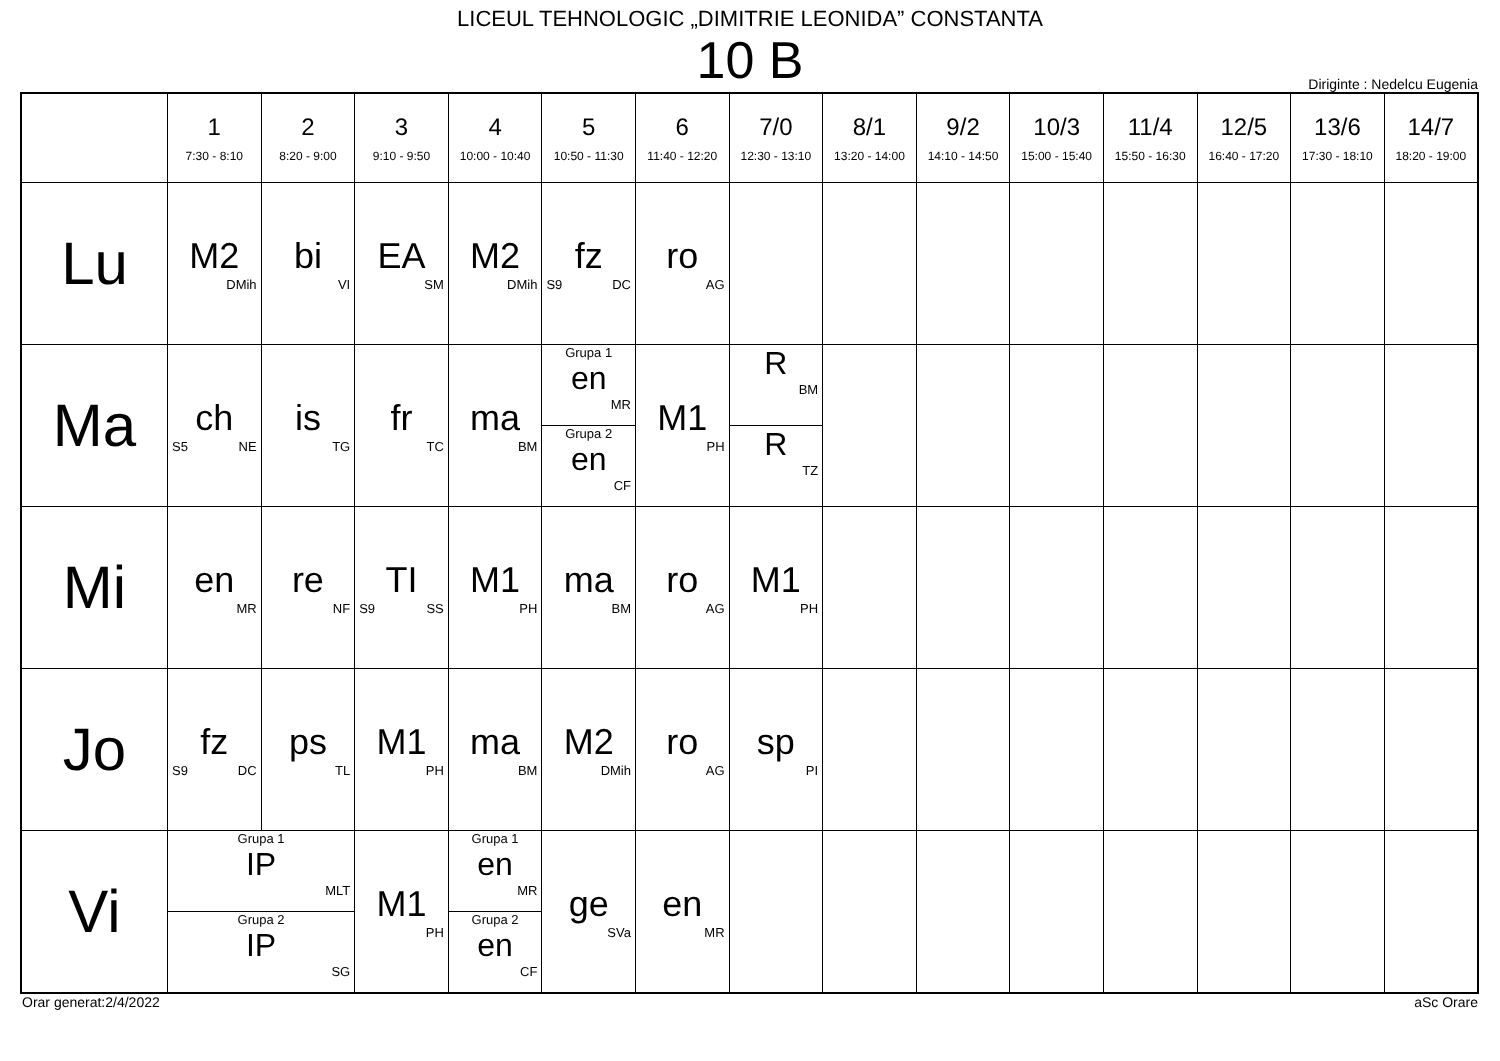LICEUL TEHNOLOGIC „DIMITRIE LEONIDA” CONSTANTA
10 B
Diriginte : Nedelcu Eugenia
| | 1 7:30 - 8:10 | 2 8:20 - 9:00 | 3 9:10 - 9:50 | 4 10:00 - 10:40 | 5 10:50 - 11:30 | 6 11:40 - 12:20 | 7/0 12:30 - 13:10 | 8/1 13:20 - 14:00 | 9/2 14:10 - 14:50 | 10/3 15:00 - 15:40 | 11/4 15:50 - 16:30 | 12/5 16:40 - 17:20 | 13/6 17:30 - 18:10 | 14/7 18:20 - 19:00 |
| --- | --- | --- | --- | --- | --- | --- | --- | --- | --- | --- | --- | --- | --- | --- |
| Lu | M2 DMih | bi VI | EA SM | M2 DMih | fz S9 DC | ro AG | | | | | | | | |
| Ma | ch S5 NE | is TG | fr TC | ma BM | Grupa 1 en MR Grupa 2 en CF | M1 PH | R BM R TZ | | | | | | | |
| Mi | en MR | re NF | TI S9 SS | M1 PH | ma BM | ro AG | M1 PH | | | | | | | |
| Jo | fz S9 DC | ps TL | M1 PH | ma BM | M2 DMih | ro AG | sp PI | | | | | | | |
| Vi | Grupa 1 IP MLT Grupa 2 IP SG | | M1 PH | Grupa 1 en MR Grupa 2 en CF | ge SVa | en MR | | | | | | | | |
Orar generat:2/4/2022 aSc Orare